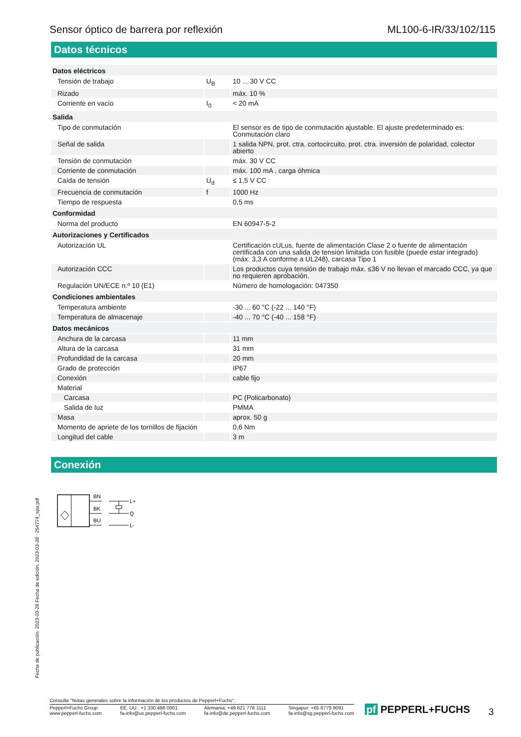Sensor óptico de barrera por reflexión ML100-6-IR/33/102/115
Datos técnicos
| Datos eléctricos | | |
| Tensión de trabajo | U<sub>B</sub> | 10 ... 30 V CC |
| Rizado | | máx. 10 % |
| Corriente en vacío | I<sub>0</sub> | < 20 mA |
| Salida | | |
| Tipo de conmutación | | El sensor es de tipo de conmutación ajustable. El ajuste predeterminado es: Conmutación claro |
| Señal de salida | | 1 salida NPN, prot. ctra. cortocircuito, prot. ctra. inversión de polaridad, colector abierto |
| Tensión de conmutación | | máx. 30 V CC |
| Corriente de conmutación | | máx. 100 mA , carga óhmica |
| Caída de tensión | U<sub>d</sub> | ≤ 1,5 V CC |
| Frecuencia de conmutación | f | 1000 Hz |
| Tiempo de respuesta | | 0,5 ms |
| Conformidad | | |
| Norma del producto | | EN 60947-5-2 |
| Autorizaciones y Certificados | | |
| Autorización UL | | Certificación cULus, fuente de alimentación Clase 2 o fuente de alimentación certificada con una salida de tensión limitada con fusible (puede estar integrado) (máx. 3,3 A conforme a UL248), carcasa Tipo 1 |
| Autorización CCC | | Los productos cuya tensión de trabajo máx. ≤36 V no llevan el marcado CCC, ya que no requieren aprobación. |
| Regulación UN/ECE n.º 10 (E1) | | Número de homologación: 047350 |
| Condiciones ambientales | | |
| Temperatura ambiente | | -30 ... 60 °C (-22 ... 140 °F) |
| Temperatura de almacenaje | | -40 ... 70 °C (-40 ... 158 °F) |
| Datos mecánicos | | |
| Anchura de la carcasa | | 11 mm |
| Altura de la carcasa | | 31 mm |
| Profundidad de la carcasa | | 20 mm |
| Grado de protección | | IP67 |
| Conexión | | cable fijo |
| Material | | |
| Carcasa | | PC (Policarbonato) |
| Salida de luz | | PMMA |
| Masa | | aprox. 50 g |
| Momento de apriete de los tornillos de fijación | | 0,6 Nm |
| Longitud del cable | | 3 m |
Conexión
BN
BK
BU
L+
Q
L-
Fecha de publicación: 2023-03-28 Fecha de edición: 2023-03-28 : 254774_spa.pdf
Consulte "Notas generales sobre la información de los productos de Pepperl+Fuchs".
Pepperl+Fuchs Group
www.pepperl-fuchs.com EE. UU.: +1 330 486 0001
fa-info@us.pepperl-fuchs.com Alemania: +49 621 776 1111
fa-info@de.pepperl-fuchs.com Singapur: +65 6779 9091
fa-info@sg.pepperl-fuchs.com
pf PEPPERL+FUCHS 3